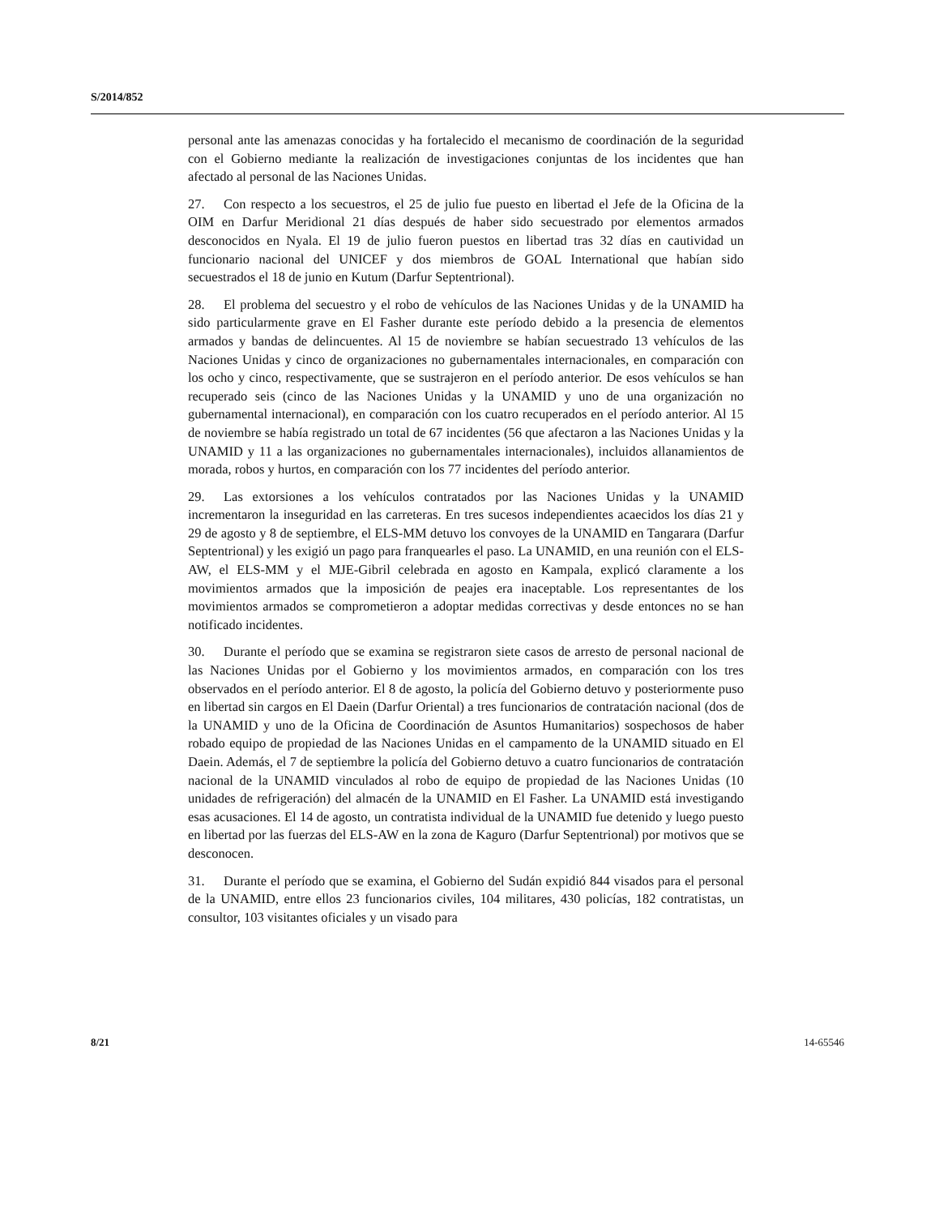S/2014/852
personal ante las amenazas conocidas y ha fortalecido el mecanismo de coordinación de la seguridad con el Gobierno mediante la realización de investigaciones conjuntas de los incidentes que han afectado al personal de las Naciones Unidas.
27. Con respecto a los secuestros, el 25 de julio fue puesto en libertad el Jefe de la Oficina de la OIM en Darfur Meridional 21 días después de haber sido secuestrado por elementos armados desconocidos en Nyala. El 19 de julio fueron puestos en libertad tras 32 días en cautividad un funcionario nacional del UNICEF y dos miembros de GOAL International que habían sido secuestrados el 18 de junio en Kutum (Darfur Septentrional).
28. El problema del secuestro y el robo de vehículos de las Naciones Unidas y de la UNAMID ha sido particularmente grave en El Fasher durante este período debido a la presencia de elementos armados y bandas de delincuentes. Al 15 de noviembre se habían secuestrado 13 vehículos de las Naciones Unidas y cinco de organizaciones no gubernamentales internacionales, en comparación con los ocho y cinco, respectivamente, que se sustrajeron en el período anterior. De esos vehículos se han recuperado seis (cinco de las Naciones Unidas y la UNAMID y uno de una organización no gubernamental internacional), en comparación con los cuatro recuperados en el período anterior. Al 15 de noviembre se había registrado un total de 67 incidentes (56 que afectaron a las Naciones Unidas y la UNAMID y 11 a las organizaciones no gubernamentales internacionales), incluidos allanamientos de morada, robos y hurtos, en comparación con los 77 incidentes del período anterior.
29. Las extorsiones a los vehículos contratados por las Naciones Unidas y la UNAMID incrementaron la inseguridad en las carreteras. En tres sucesos independientes acaecidos los días 21 y 29 de agosto y 8 de septiembre, el ELS-MM detuvo los convoyes de la UNAMID en Tangarara (Darfur Septentrional) y les exigió un pago para franquearles el paso. La UNAMID, en una reunión con el ELS-AW, el ELS-MM y el MJE-Gibril celebrada en agosto en Kampala, explicó claramente a los movimientos armados que la imposición de peajes era inaceptable. Los representantes de los movimientos armados se comprometieron a adoptar medidas correctivas y desde entonces no se han notificado incidentes.
30. Durante el período que se examina se registraron siete casos de arresto de personal nacional de las Naciones Unidas por el Gobierno y los movimientos armados, en comparación con los tres observados en el período anterior. El 8 de agosto, la policía del Gobierno detuvo y posteriormente puso en libertad sin cargos en El Daein (Darfur Oriental) a tres funcionarios de contratación nacional (dos de la UNAMID y uno de la Oficina de Coordinación de Asuntos Humanitarios) sospechosos de haber robado equipo de propiedad de las Naciones Unidas en el campamento de la UNAMID situado en El Daein. Además, el 7 de septiembre la policía del Gobierno detuvo a cuatro funcionarios de contratación nacional de la UNAMID vinculados al robo de equipo de propiedad de las Naciones Unidas (10 unidades de refrigeración) del almacén de la UNAMID en El Fasher. La UNAMID está investigando esas acusaciones. El 14 de agosto, un contratista individual de la UNAMID fue detenido y luego puesto en libertad por las fuerzas del ELS-AW en la zona de Kaguro (Darfur Septentrional) por motivos que se desconocen.
31. Durante el período que se examina, el Gobierno del Sudán expidió 844 visados para el personal de la UNAMID, entre ellos 23 funcionarios civiles, 104 militares, 430 policías, 182 contratistas, un consultor, 103 visitantes oficiales y un visado para
8/21 14-65546